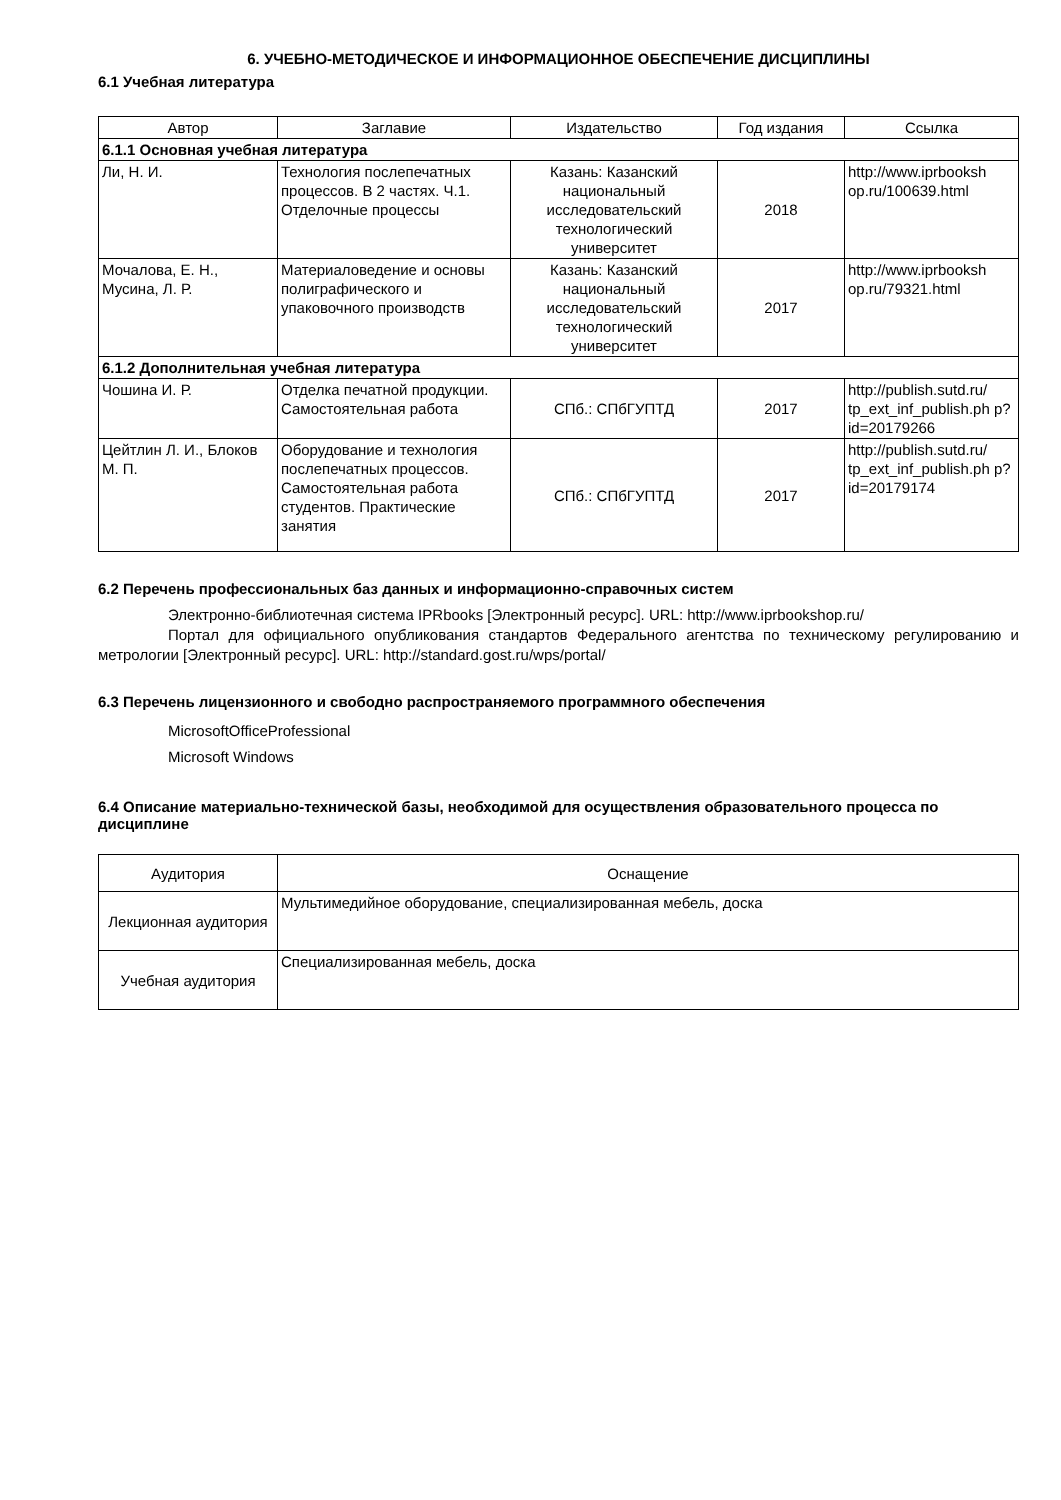6. УЧЕБНО-МЕТОДИЧЕСКОЕ И ИНФОРМАЦИОННОЕ ОБЕСПЕЧЕНИЕ ДИСЦИПЛИНЫ
6.1 Учебная литература
| Автор | Заглавие | Издательство | Год издания | Ссылка |
| --- | --- | --- | --- | --- |
| 6.1.1 Основная учебная литература | | | | |
| Ли, Н. И. | Технология послепечатных процессов. В 2 частях. Ч.1. Отделочные процессы | Казань: Казанский национальный исследовательский технологический университет | 2018 | http://www.iprbooksh op.ru/100639.html |
| Мочалова, Е. Н., Мусина, Л. Р. | Материаловедение и основы полиграфического и упаковочного производств | Казань: Казанский национальный исследовательский технологический университет | 2017 | http://www.iprbooksh op.ru/79321.html |
| 6.1.2 Дополнительная учебная литература | | | | |
| Чошина И. Р. | Отделка печатной продукции. Самостоятельная работа | СПб.: СПбГУПТД | 2017 | http://publish.sutd.ru/ tp_ext_inf_publish.ph p?id=20179266 |
| Цейтлин Л. И., Блоков М. П. | Оборудование и технология послепечатных процессов. Самостоятельная работа студентов. Практические занятия | СПб.: СПбГУПТД | 2017 | http://publish.sutd.ru/ tp_ext_inf_publish.ph p?id=20179174 |
6.2 Перечень профессиональных баз данных и информационно-справочных систем
Электронно-библиотечная система IPRbooks [Электронный ресурс]. URL: http://www.iprbookshop.ru/
Портал для официального опубликования стандартов Федерального агентства по техническому регулированию и метрологии [Электронный ресурс]. URL: http://standard.gost.ru/wps/portal/
6.3 Перечень лицензионного и свободно распространяемого программного обеспечения
MicrosoftOfficeProfessional
Microsoft Windows
6.4 Описание материально-технической базы, необходимой для осуществления образовательного процесса по дисциплине
| Аудитория | Оснащение |
| --- | --- |
| Лекционная аудитория | Мультимедийное оборудование, специализированная мебель, доска |
| Учебная аудитория | Специализированная мебель, доска |